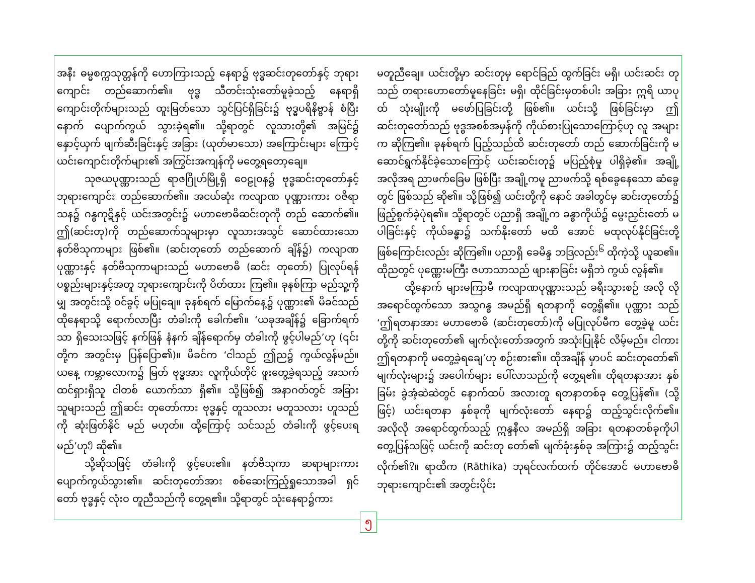အနီး ဓမ္မစက္ကသုတ္တန်ကို ဟောကြားသည့် နေရာ၌ ဗုဒ္ဓဆင်းတုတော်နှင့် ဘုရားကျောင်း တည်ဆောက်၏။ ဗုဒ္ဓ သီတင်းသုံးတော်မူခဲ့သည့် နေရာရှိ ကျောင်းတိုက်များသည် ထူးမြတ်သော သွင်ပြင်ရှိခြင်း၌ ဗုဒ္ဓပရိနိဗ္ဗာန် စံပြီးနောက် ပျောက်ကွယ် သွားခဲ့ရ၏။ သို့ရာတွင် လူသားတို့၏ အမြင်၌ နှောင့်ယှက် ဖျက်ဆီးခြင်းနှင့် အခြား (ယုတ်မာသော) အကြောင်းများ ကြောင့် ယင်းကျောင်းတိုက်များ၏ အကြွင်းအကျန်ကို မတွေ့ရတော့ချေ။
သုဇယပုဏ္ဏားသည် ရာဇဂြိုဟ်မြို့ရှိ ဝေဠုဝန၌ ဗုဒ္ဓဆင်းတုတော်နှင့် ဘုရားကျောင်း တည်ဆောက်၏။ အငယ်ဆုံး ကလျာဏ ပုဏ္ဏားကား ဝဇိရာသန၌ ဂန္ဓကုဋိနှင့် ယင်းအတွင်း၌ မဟာဗောဓိဆင်းတုကို တည် ဆောက်၏။ ဤ(ဆင်းတု)ကို တည်ဆောက်သူများမှာ လူသားအသွင် ဆောင်ထားသော နတ်ဗိသုကာများ ဖြစ်၏။ (ဆင်းတုတော် တည်ဆောက် ချိန်၌) ကလျာဏပုဏ္ဏားနှင့် နတ်ဗိသုကာများသည် မဟာဗောဓိ (ဆင်း တုတော်) ပြုလုပ်ရန် ပစ္စည်းများနှင့်အတူ ဘုရားကျောင်းကို ပိတ်ထား ကြ၏။ ခုနစ်ကြာ မည်သူ့ကိုမျှ အတွင်းသို့ ဝင်ခွင့် မပြုချေ။ ခုနစ်ရက် မြောက်နေ့၌ ပုဏ္ဏား၏ မိခင်သည် ထိုနေရာသို့ ရောက်လာပြီး တံခါးကို ခေါက်၏။ ‘ယခုအချိန်၌ ခြောက်ရက်သာ ရှိသေးသဖြင့် နက်ဖြန် နံနက် ချိန်ရောက်မှ တံခါးကို ဖွင့်ပါမည်’ဟု (၎င်းတို့က အတွင်းမှ ပြန်ပြော၏)။ မိခင်က ‘ငါသည် ဤည၌ ကွယ်လွန်မည်။ ယနေ့ ကမ္ဘာလောက၌ မြတ် ဗုဒ္ဓအား လူကိုယ်တိုင် ဖူးတွေ့ခဲ့ရသည့် အသက်ထင်ရှားရှိသူ ငါတစ် ယောက်သာ ရှိ၏။ သို့ဖြစ်၍ အနာဂတ်တွင် အခြားသူများသည် ဤဆင်း တုတော်ကား ဗုဒ္ဓနှင့် တူသလား မတူသလား ဟူသည်ကို ဆုံးဖြတ်နိုင် မည် မဟုတ်။ ထို့ကြောင့် သင်သည် တံခါးကို ဖွင့်ပေးရမည်’ဟု<sup>၅</sup> ဆို၏။
သို့ဆိုသဖြင့် တံခါးကို ဖွင့်ပေး၏။ နတ်ဗိသုကာ ဆရာများကား ပျောက်ကွယ်သွား၏။ ဆင်းတုတော်အား စစ်ဆေးကြည့်ရှုသောအခါ ရှင် တော် ဗုဒ္ဓနှင့် လုံးဝ တူညီသည်ကို တွေ့ရ၏။ သို့ရာတွင် သုံးနေရာ၌ကား
မတူညီချေ။ ယင်းတို့မှာ ဆင်းတုမှ ရောင်ခြည် ထွက်ခြင်း မရှိ၊ ယင်းဆင်း တုသည် တရားဟောတော်မူနေခြင်း မရှိ၊ ထိုင်ခြင်းမှတစ်ပါး အခြား ဣရိ ယာပုထ် သုံးမျိုးကို မဖော်ပြခြင်းတို့ ဖြစ်၏။ ယင်းသို့ ဖြစ်ခြင်းမှာ ဤ ဆင်းတုတော်သည် ဗုဒ္ဓအစစ်အမှန်ကို ကိုယ်စားပြုသောကြောင့်ဟု လူ အများက ဆိုကြ၏။ ခုနစ်ရက် ပြည့်သည်ထိ ဆင်းတုတော် တည် ဆောက်ခြင်းကို မဆောင်ရွက်နိုင်ခဲ့သောကြောင့် ယင်းဆင်းတု၌ မပြည့်စုံမှု ပါရှိခဲ့၏။ အချို့အလိုအရ ညာဖက်ခြေမ ဖြစ်ပြီး အချို့ကမူ ညာဖက်သို့ ရစ်ခွေနေသော ဆံခွေတွင် ဖြစ်သည် ဆို၏။ သို့ဖြစ်၍ ယင်းတို့ကို နောင် အခါတွင်မှ ဆင်းတုတော်၌ ဖြည့်စွက်ခဲ့ပုံရ၏။ သို့ရာတွင် ပညာရှိ အချို့က ခန္ဓာကိုယ်၌ မွေးညှင်းတော် မပါခြင်းနှင့် ကိုယ်ခန္ဓာ၌ သက်နိုးတော် မထိ အောင် မထုလုပ်နိုင်ခြင်းတို့ ဖြစ်ကြောင်းလည်း ဆိုကြ၏။ ပညာရှိ ခေမိန္ဒ ဘဒြလည်း<sup>၆</sup> ထိုကဲ့သို့ ယူဆ၏။ ထိုညတွင် ပုဏ္ဏေးမကြီး ဇဟာသာသည် ဖျားနာခြင်း မရှိဘဲ ကွယ် လွန်၏။
ထို့နောက် များမကြာမီ ကလျာဏပုဏ္ဏားသည် ခရီးသွားစဉ် အလို လို အရောင်ထွက်သော အသွဂန္ဓ အမည်ရှိ ရတနာကို တွေ့ရှိ၏။ ပုဏ္ဏား သည် ‘ဤရတနာအား မဟာဗောဓိ (ဆင်းတုတော်)ကို မပြုလုပ်မီက တွေ့ခဲ့မူ ယင်းတို့ကို ဆင်းတုတော်၏ မျက်လုံးတော်အတွက် အသုံးပြုနိုင် လိမ့်မည်။ ငါကား ဤရတနာကို မတွေ့ခဲ့ရချေ’ဟု စဉ်းစား၏။ ထိုအချိန် မှာပင် ဆင်းတုတော်၏ မျက်လုံးများ၌ အပေါက်များ ပေါ်လာသည်ကို တွေ့ရ၏။ ထိုရတနာအား နှစ်ခြမ်း ခွဲအံ့ဆဲဆဲတွင် နောက်ထပ် အလားတူ ရတနာတစ်ခု တွေ့ပြန်၏။ (သို့ဖြင့်) ယင်းရတနာ နှစ်ခုကို မျက်လုံးတော် နေရာ၌ ထည့်သွင်းလိုက်၏။ အလိုလို အရောင်ထွက်သည့် ဣန္ဒနီလ အမည်ရှိ အခြား ရတနာတစ်ခုကိုပါ တွေ့ပြန်သဖြင့် ယင်းကို ဆင်းတု တော်၏ မျက်ခုံးနှစ်ခု အကြား၌ ထည့်သွင်းလိုက်၏<sup>၇</sup>။ ရာထိက (Rāthika) ဘုရင်လက်ထက် တိုင်အောင် မဟာဗောဓိ ဘုရားကျောင်း၏ အတွင်းပိုင်း
၅